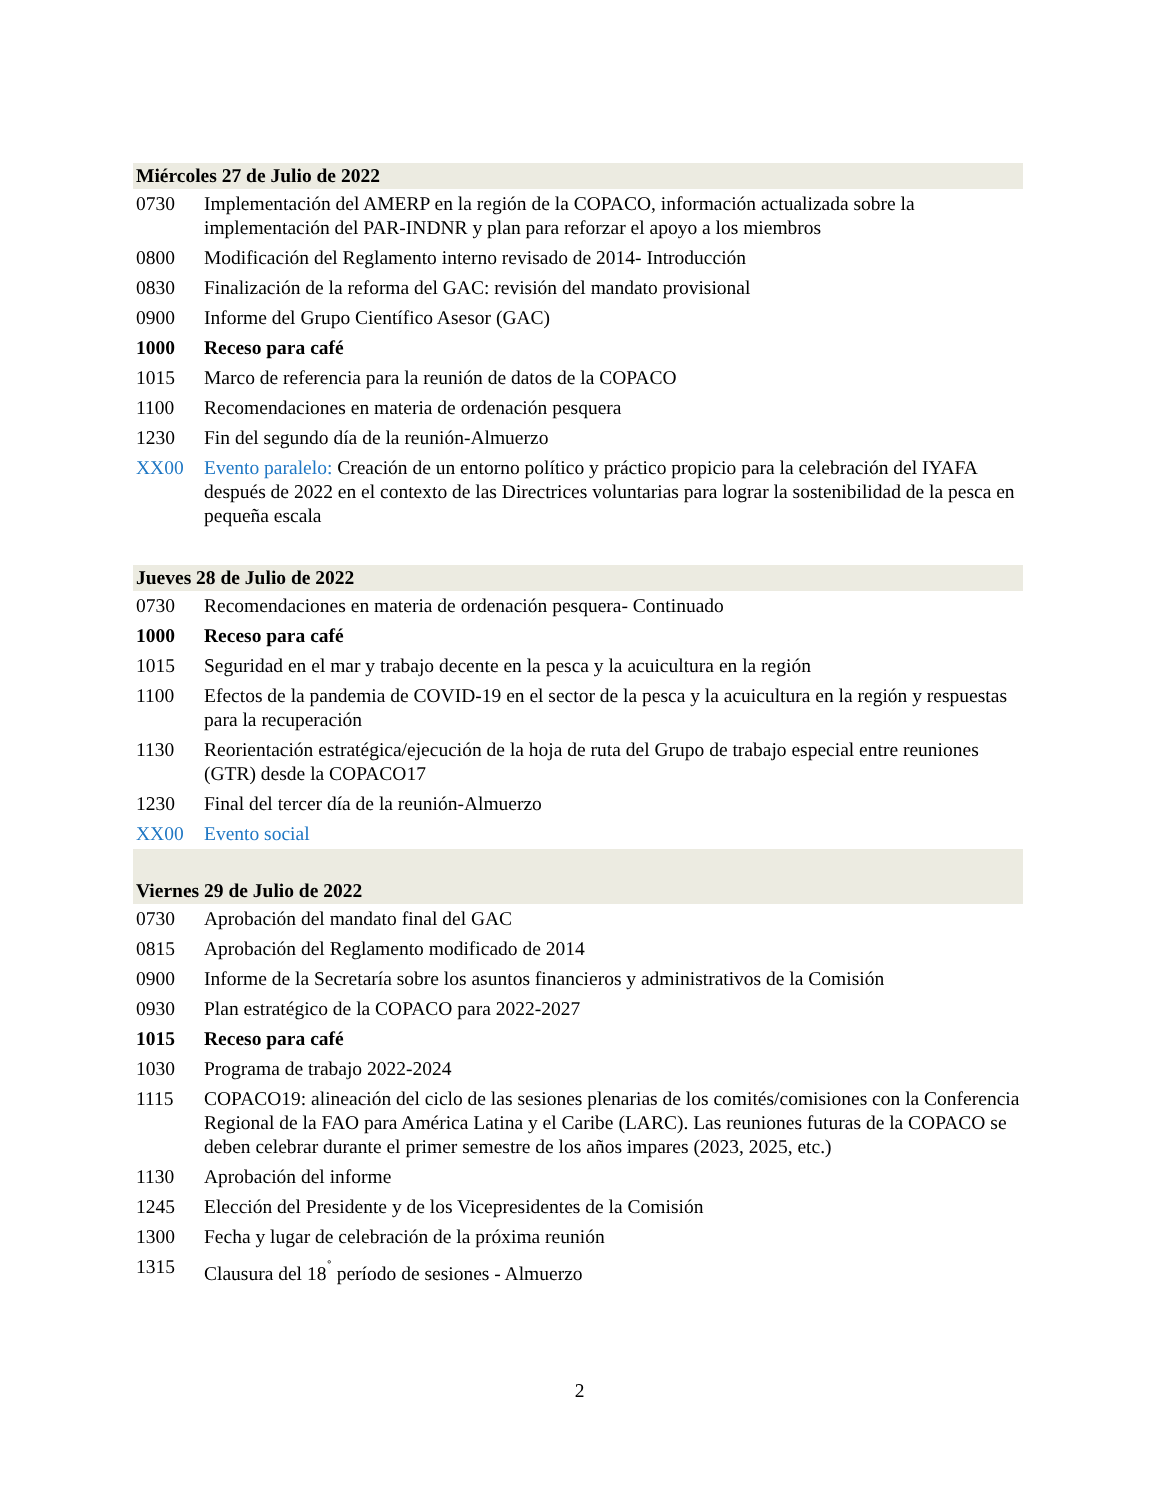| Miércoles 27 de Julio de 2022 | |
| 0730 | Implementación del AMERP en la región de la COPACO, información actualizada sobre la implementación del PAR-INDNR y plan para reforzar el apoyo a los miembros |
| 0800 | Modificación del Reglamento interno revisado de 2014- Introducción |
| 0830 | Finalización de la reforma del GAC: revisión del mandato provisional |
| 0900 | Informe del Grupo Científico Asesor (GAC) |
| 1000 | Receso para café |
| 1015 | Marco de referencia para la reunión de datos de la COPACO |
| 1100 | Recomendaciones en materia de ordenación pesquera |
| 1230 | Fin del segundo día de la reunión-Almuerzo |
| XX00 | Evento paralelo: Creación de un entorno político y práctico propicio para la celebración del IYAFA después de 2022 en el contexto de las Directrices voluntarias para lograr la sostenibilidad de la pesca en pequeña escala |
| Jueves 28 de Julio de 2022 | |
| 0730 | Recomendaciones en materia de ordenación pesquera- Continuado |
| 1000 | Receso para café |
| 1015 | Seguridad en el mar y trabajo decente en la pesca y la acuicultura en la región |
| 1100 | Efectos de la pandemia de COVID-19 en el sector de la pesca y la acuicultura en la región y respuestas para la recuperación |
| 1130 | Reorientación estratégica/ejecución de la hoja de ruta del Grupo de trabajo especial entre reuniones (GTR) desde la COPACO17 |
| 1230 | Final del tercer día de la reunión-Almuerzo |
| XX00 | Evento social |
| Viernes 29 de Julio de 2022 | |
| 0730 | Aprobación del mandato final del GAC |
| 0815 | Aprobación del Reglamento modificado de 2014 |
| 0900 | Informe de la Secretaría sobre los asuntos financieros y administrativos de la Comisión |
| 0930 | Plan estratégico de la COPACO para 2022-2027 |
| 1015 | Receso para café |
| 1030 | Programa de trabajo 2022-2024 |
| 1115 | COPACO19: alineación del ciclo de las sesiones plenarias de los comités/comisiones con la Conferencia Regional de la FAO para América Latina y el Caribe (LARC). Las reuniones futuras de la COPACO se deben celebrar durante el primer semestre de los años impares (2023, 2025, etc.) |
| 1130 | Aprobación del informe |
| 1245 | Elección del Presidente y de los Vicepresidentes de la Comisión |
| 1300 | Fecha y lugar de celebración de la próxima reunión |
| 1315 | Clausura del 18<sup>˚</sup> período de sesiones - Almuerzo |
2